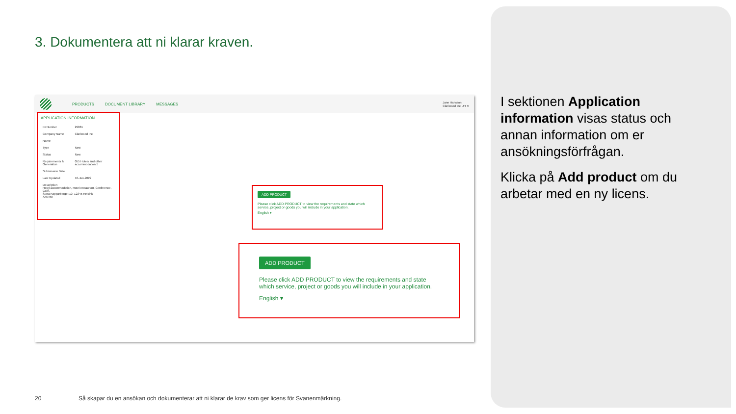3. Dokumentera att ni klarar kraven.
PRODUCTS DOCUMENT LIBRARY MESSAGES Jane Hansson
Clariwood Inc. JH ✕
APPLICATION INFORMATION
| ID Number | 29881 |
| Company Name | Clariwood Inc. |
| Name | |
| Type | New |
| Status | New |
| Requirements & Generation | 055 Hotels and other accommodation 5 |
| Submission Date | |
| Last Updated | 10-Jun-2022 |
| Description Hotel accommodation, Hotel restaurant, Conference, Café. Stora Kopparberget 10, 12345 Helsinki Xxx xxx | |
ADD PRODUCT
Please click ADD PRODUCT to view the requirements and state which service, project or goods you will include in your application.
English ▾
ADD PRODUCT
Please click ADD PRODUCT to view the requirements and state which service, project or goods you will include in your application.
English ▾
I sektionen Application information visas status och annan information om er ansökningsförfrågan.
Klicka på Add product om du arbetar med en ny licens.
20
Så skapar du en ansökan och dokumenterar att ni klarar de krav som ger licens för Svanenmärkning.